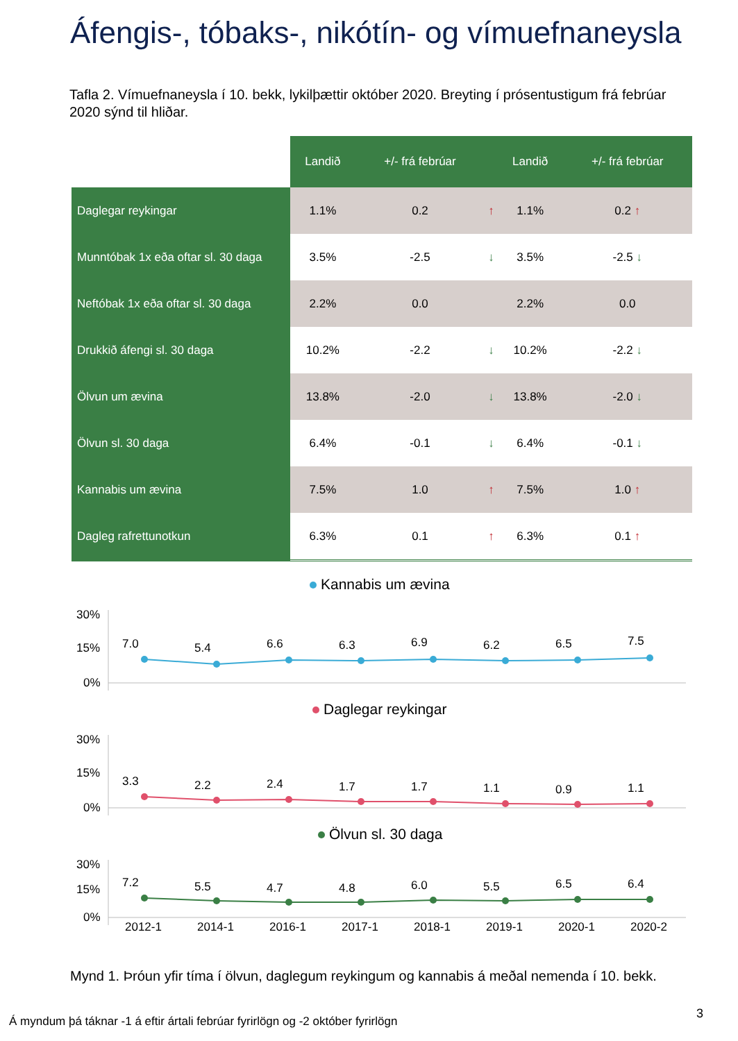Áfengis-, tóbaks-, nikótín- og vímuefnaneysla
Tafla 2. Vímuefnaneysla í 10. bekk, lykilþættir október 2020. Breyting í prósentustigum frá febrúar 2020 sýnd til hliðar.
| | Landið | +/- frá febrúar | | Landið | +/- frá febrúar |
| --- | --- | --- | --- | --- | --- |
| Daglegar reykingar | 1.1% | 0.2 | ↑ | 1.1% | 0.2 ↑ |
| Munntóbak 1x eða oftar sl. 30 daga | 3.5% | -2.5 | ↓ | 3.5% | -2.5 ↓ |
| Neftóbak 1x eða oftar sl. 30 daga | 2.2% | 0.0 | | 2.2% | 0.0 |
| Drukkið áfengi sl. 30 daga | 10.2% | -2.2 | ↓ | 10.2% | -2.2 ↓ |
| Ölvun um ævina | 13.8% | -2.0 | ↓ | 13.8% | -2.0 ↓ |
| Ölvun sl. 30 daga | 6.4% | -0.1 | ↓ | 6.4% | -0.1 ↓ |
| Kannabis um ævina | 7.5% | 1.0 | ↑ | 7.5% | 1.0 ↑ |
| Dagleg rafrettunotkun | 6.3% | 0.1 | ↑ | 6.3% | 0.1 ↑ |
Kannabis um ævina
30%
15%
0%
7.0
5.4
6.6
6.3
6.9
6.2
6.5
7.5
Daglegar reykingar
30%
15%
0%
3.3
2.2
2.4
1.7
1.7
1.1
0.9
1.1
Ölvun sl. 30 daga
30%
15%
0%
7.2
5.5
4.7
4.8
6.0
5.5
6.5
6.4
2012-1
2014-1
2016-1
2017-1
2018-1
2019-1
2020-1
2020-2
Mynd 1. Þróun yfir tíma í ölvun, daglegum reykingum og kannabis á meðal nemenda í 10. bekk.
3
Á myndum þá táknar -1 á eftir ártali febrúar fyrirlögn og -2 október fyrirlögn